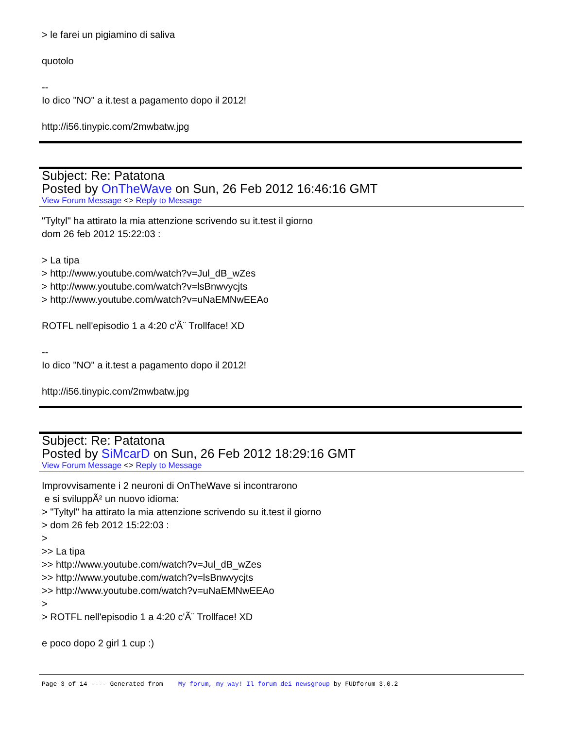> le farei un pigiamino di saliva
quotolo
--
Io dico "NO" a it.test a pagamento dopo il 2012!
http://i56.tinypic.com/2mwbatw.jpg
Subject: Re: Patatona
Posted by OnTheWave on Sun, 26 Feb 2012 16:46:16 GMT
View Forum Message <> Reply to Message
"Tyltyl" ha attirato la mia attenzione scrivendo su it.test il giorno
dom 26 feb 2012 15:22:03 :
> La tipa
> http://www.youtube.com/watch?v=Jul_dB_wZes
> http://www.youtube.com/watch?v=lsBnwvycjts
> http://www.youtube.com/watch?v=uNaEMNwEEAo
ROTFL nell'episodio 1 a 4:20 c'Ã¨ Trollface! XD
--
Io dico "NO" a it.test a pagamento dopo il 2012!
http://i56.tinypic.com/2mwbatw.jpg
Subject: Re: Patatona
Posted by SiMcarD on Sun, 26 Feb 2012 18:29:16 GMT
View Forum Message <> Reply to Message
Improvvisamente i 2 neuroni di OnTheWave si incontrarono
e si sviluppÃ² un nuovo idioma:
> "Tyltyl" ha attirato la mia attenzione scrivendo su it.test il giorno
> dom 26 feb 2012 15:22:03 :
>
>> La tipa
>> http://www.youtube.com/watch?v=Jul_dB_wZes
>> http://www.youtube.com/watch?v=lsBnwvycjts
>> http://www.youtube.com/watch?v=uNaEMNwEEAo
>
> ROTFL nell'episodio 1 a 4:20 c'Ã¨ Trollface! XD
e poco dopo 2 girl 1 cup :)
Page 3 of 14 ---- Generated from My forum, my way! Il forum dei newsgroup by FUDforum 3.0.2